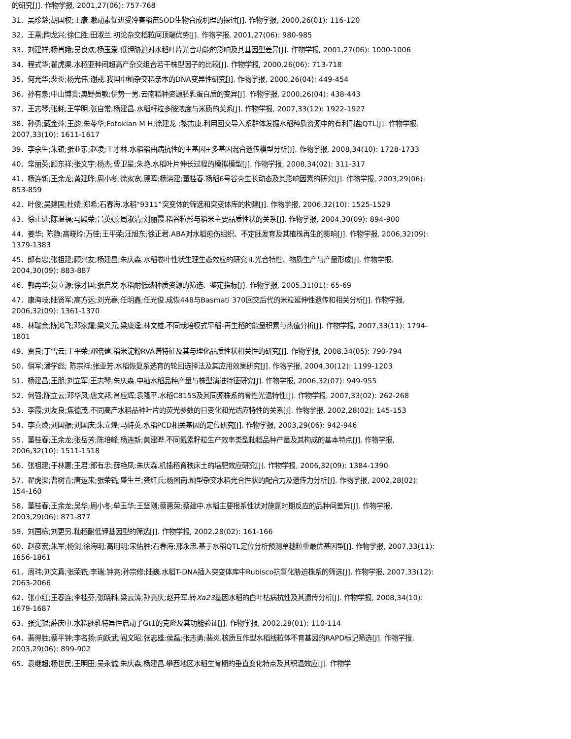的研究[J]. 作物学报, 2001,27(06): 757-768
31．吴珍龄;胡国权;王康.激动素促进受冷害稻苗SOD生物合成机理的探讨[J]. 作物学报, 2000,26(01): 116-120
32．王熹;陶龙兴;徐仁胜;田淑兰.初论杂交稻粒间顶端优势[J]. 作物学报, 2001,27(06): 980-985
33．刘建祥;杨肖娥;吴良欢;杨玉爱.低钾胁迫对水稻叶片光合功能的影响及其基因型差异[J]. 作物学报, 2001,27(06): 1000-1006
34．程式华;翟虎渠.水稻亚种间超高产杂交组合若干株型因子的比较[J]. 作物学报, 2000,26(06): 713-718
35．何光华;裴炎;杨光伟;谢戎.我国中籼杂交稻亲本的DNA变异性研究[J]. 作物学报, 2000,26(04): 449-454
36．孙有泉;中山博贵;奥野员敏;伊势一男.云南稻种资源胚乳蛋白质的变异[J]. 作物学报, 2000,26(04): 438-443
37．王志琴;张耗;王学明;张自常;杨建昌.水稻籽粒多胺浓度与米质的关系[J]. 作物学报, 2007,33(12): 1922-1927
38．孙勇;藏金萍;王韵;朱苓华;Fotokian M H;徐建龙 ;黎志康.利用回交导入系群体发掘水稻种质资源中的有利耐盐QTL[J]. 作物学报, 2007,33(10): 1611-1617
39．李余生;朱镇;张亚东;赵凌;王才林.水稻稻曲病抗性的主基因+多基因混合遗传模型分析[J]. 作物学报, 2008,34(10): 1728-1733
40．常丽英;顾东祥;张文宇;杨杰;曹卫星;朱艳.水稻叶片伸长过程的模拟模型[J]. 作物学报, 2008,34(02): 311-317
41．杨连新;王余龙;黄建晔;周小冬;徐家宽;顾晖;杨洪建;董桂春.扬稻6号谷壳生长动态及其影响因素的研究[J]. 作物学报, 2003,29(06): 853-859
42．叶俊;吴建国;杜婧;郑希;石春海.水稻“9311”突变体的筛选和突变体库的构建[J]. 作物学报, 2006,32(10): 1525-1529
43．徐正进;陈温福;马殿荣;吕英娜;周淑清;刘丽霞.稻谷粒形与稻米主要品质性状的关系[J]. 作物学报, 2004,30(09): 894-900
44．姜华; 陈静;高晓玲;万佳;王平荣;汪旭东;徐正君.ABA对水稻愈伤组织、不定胚发育及其植株再生的影响[J]. 作物学报, 2006,32(09): 1379-1383
45．郎有忠;张祖建;顾兴友;杨建昌;朱庆森.水稻卷叶性状生理生态效应的研究 Ⅱ.光合特性、物质生产与产量形成[J]. 作物学报, 2004,30(09): 883-887
46．郭再华;贺立源;徐才国;张启发.水稻耐低磷种质资源的筛选、鉴定指标[J]. 作物学报, 2005,31(01): 65-69
47．康海岐;陆贤军;高方远;刘光春;任明鑫;任光俊.成恢448与Basmati 370回交后代的米粒延伸性遗传和相关分析[J]. 作物学报, 2006,32(09): 1361-1370
48．林瑞余;陈鸿飞;邓家耀;梁义元;梁康迳;林文雄.不同栽培模式早稻-再生稻的能量积累与热值分析[J]. 作物学报, 2007,33(11): 1794-1801
49．贾良;丁雪云;王平荣;邓晓建.稻米淀粉RVA谱特征及其与理化品质性状相关性的研究[J]. 作物学报, 2008,34(05): 790-794
50．佴军;潘学彪; 陈宗祥;张亚芳.水稻恢复系选育的轮回选择法及其应用效果研究[J]. 作物学报, 2004,30(12): 1199-1203
51．杨建昌;王朋;刘立军;王志琴;朱庆森.中籼水稻品种产量与株型演进特征研究[J]. 作物学报, 2006,32(07): 949-955
52．何强;陈立云;邓华凤;唐文邦;肖应辉;袁隆平.水稻C815S及其同源株系的育性光温特性[J]. 作物学报, 2007,33(02): 262-268
53．李霞;刘友良;焦德茂.不同高产水稻品种叶片的荧光参数的日变化和光适应特性的关系[J]. 作物学报, 2002,28(02): 145-153
54．李喜焕;刘国振;刘国庆;朱立煌;马峙英.水稻PCD相关基因的定位研究[J]. 作物学报, 2003,29(06): 942-946
55．董桂春;王余龙;张岳芳;陈培峰;杨连新;黄建晔.不同氮素籽粒生产效率类型籼稻品种产量及其构成的基本特点[J]. 作物学报, 2006,32(10): 1511-1518
56．张祖建;于林惠;王君;郎有忠;薛艳凤;朱庆森.机插稻育秧床土的培肥效应研究[J]. 作物学报, 2006,32(09): 1384-1390
57．翟虎渠;曹树青;唐运来;张荣铣;盛生兰;龚红兵;杨图南.籼型杂交水稻光合性状的配合力及遗传力分析[J]. 作物学报, 2002,28(02): 154-160
58．董桂春;王余龙;吴华;周小冬;单玉华;王坚刚;蔡惠荣;蔡建中.水稻主要根系性状对施氮时期反应的品种间差异[J]. 作物学报, 2003,29(06): 871-877
59．刘国栋;刘更另.籼稻耐低钾基因型的筛选[J]. 作物学报, 2002,28(02): 161-166
60．赵彦宏;朱军;杨剑;徐海明;高用明;宋佑胜;石春海;邢永忠.基于水稻QTL定位分析预测单穗粒重最优基因型[J]. 作物学报, 2007,33(11): 1856-1861
61．周玮;刘文真;张荣铣;李瑞;钟亮;孙宗修;陆巍.水稻T-DNA插入突变体库中Rubisco抗氧化胁迫株系的筛选[J]. 作物学报, 2007,33(12): 2063-2066
62．张小红;王春连;李桂芬;张晓科;梁云涛;孙亮庆;赵开军.转Xa23基因水稻的白叶枯病抗性及其遗传分析[J]. 作物学报, 2008,34(10): 1679-1687
63．张宪银;薛庆中.水稻胚乳特异性启动子Gt1的克隆及其功能验证[J]. 作物学报, 2002,28(01): 110-114
64．裴得胜;蔡平钟;李名扬;向跃武;阎文昭;张志雄;侯磊;张志勇;裴炎.核质互作型水稻线粒体不育基因的RAPD标记筛选[J]. 作物学报, 2003,29(06): 899-902
65．袁继超;杨世民;王明田;吴永诚;朱庆森;杨建昌.攀西地区水稻生育期的垂直变化特点及其积温效应[J]. 作物学